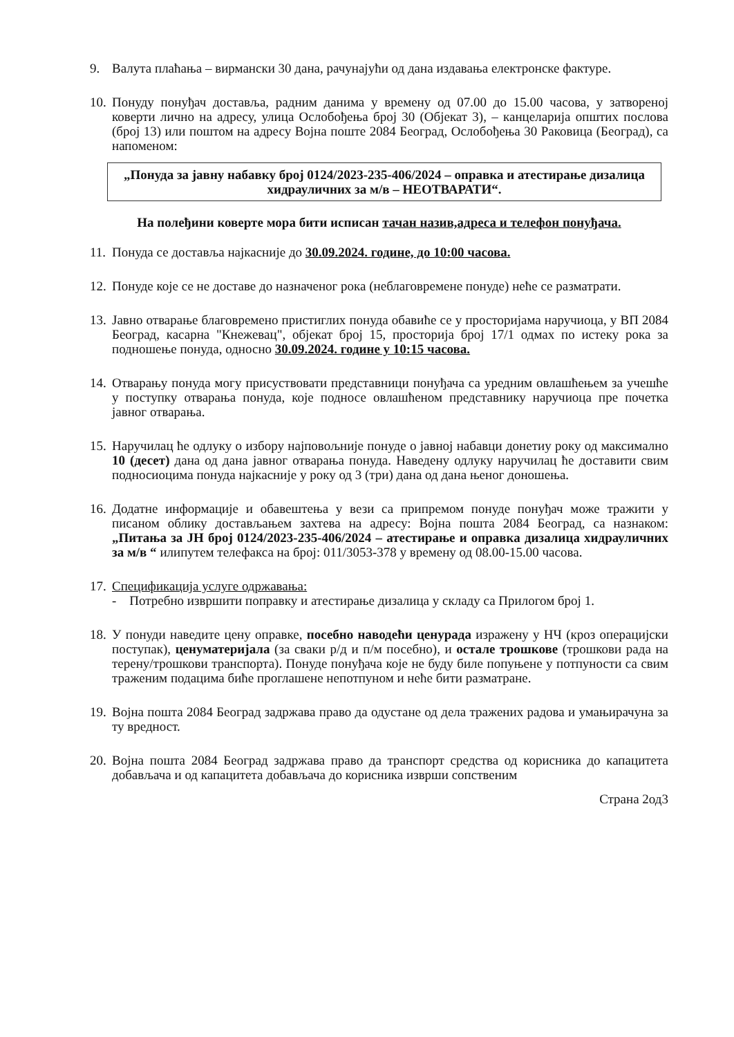9. Валута плаћања – вирмански 30 дана, рачунајући од дана издавања електронске фактуре.
10.
Понуду понуђач доставља, радним данима у времену од 07.00 до 15.00 часова, у затвореној коверти лично на адресу, улица Ослобођења број 30 (Објекат 3), – канцеларија општих послова (број 13) или поштом на адресу Војна поште 2084 Београд, Ослобођења 30 Раковица (Београд), са напоменом:
„Понуда за јавну набавку број 0124/2023-235-406/2024 – оправка и атестирање дизалица хидрауличних за м/в – НЕОТВАРАТИ“.
На полеђини коверте мора бити исписан тачан назив,адреса и телефон понуђача.
11.
Понуда се доставља најкасније до 30.09.2024. године, до 10:00 часова.
12.
Понуде које се не доставе до назначеног рока (неблаговремене понуде) неће се разматрати.
13.
Јавно отварање благовремено пристиглих понуда обавиће се у просторијама наручиоца, у ВП 2084 Београд, касарна "Кнежевац", објекат број 15, просторија број 17/1 одмах по истеку рока за подношење понуда, односно 30.09.2024. године у 10:15 часова.
14.
Отварању понуда могу присуствовати представници понуђача са уредним овлашћењем за учешће у поступку отварања понуда, које подносе овлашћеном представнику наручиоца пре почетка јавног отварања.
15.
Наручилац ће одлуку о избору најповољније понуде о јавној набавци донетиу року од максимално 10 (десет) дана од дана јавног отварања понуда. Наведену одлуку наручилац ће доставити свим подносиоцима понуда најкасније у року од 3 (три) дана од дана њеног доношења.
16.
Додатне информације и обавештења у вези са припремом понуде понуђач може тражити у писаном облику достављањем захтева на адресу: Војна пошта 2084 Београд, са назнаком: „Питања за ЈН број 0124/2023-235-406/2024 – атестирање и оправка дизалица хидрауличних за м/в “ илипутем телефакса на број: 011/3053-378 у времену од 08.00-15.00 часова.
17.
Спецификација услуге одржавања:
- Потребно извршити поправку и атестирање дизалица у складу са Прилогом број 1.
18.
У понуди наведите цену оправке, посебно наводећи ценурада изражену у НЧ (кроз операцијски поступак), ценуматеријала (за сваки р/д и п/м посебно), и остале трошкове (трошкови рада на терену/трошкови транспорта). Понуде понуђача које не буду биле попуњене у потпуности са свим траженим подацима биће проглашене непотпуном и неће бити разматране.
19.
Војна пошта 2084 Београд задржава право да одустане од дела тражених радова и умањирачуна за ту вредност.
20.
Војна пошта 2084 Београд задржава право да транспорт средства од корисника до капацитета добављача и од капацитета добављача до корисника изврши сопственим
Страна 2од3